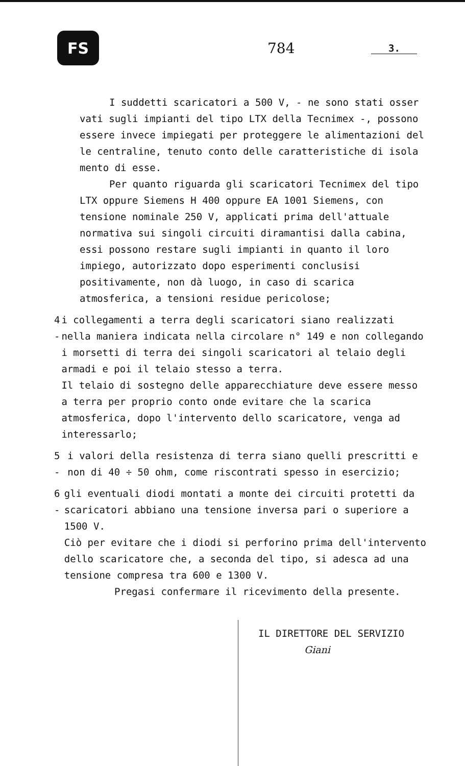FS
784
3.
I suddetti scaricatori a 500 V, - ne sono stati osser vati sugli impianti del tipo LTX della Tecnimex -, possono essere invece impiegati per proteggere le alimentazioni del le centraline, tenuto conto delle caratteristiche di isola mento di esse.
Per quanto riguarda gli scaricatori Tecnimex del tipo LTX oppure Siemens H 400 oppure EA 1001 Siemens, con tensione nominale 250 V, applicati prima dell'attuale normativa sui singoli circuiti diramantisi dalla cabina, essi possono restare sugli impianti in quanto il loro impiego, autorizzato dopo esperimenti conclusisi positivamente, non dà luogo, in caso di scarica atmosferica, a tensioni residue pericolose;
4 - i collegamenti a terra degli scaricatori siano realizzati nella maniera indicata nella circolare n° 149 e non collegando i morsetti di terra dei singoli scaricatori al telaio degli armadi e poi il telaio stesso a terra.
Il telaio di sostegno delle apparecchiature deve essere messo a terra per proprio conto onde evitare che la scarica atmosferica, dopo l'intervento dello scaricatore, venga ad interessarlo;
5 - i valori della resistenza di terra siano quelli prescritti e non di 40 ÷ 50 ohm, come riscontrati spesso in esercizio;
6 - gli eventuali diodi montati a monte dei circuiti protetti da scaricatori abbiano una tensione inversa pari o superiore a 1500 V.
Ciò per evitare che i diodi si perforino prima dell'intervento dello scaricatore che, a seconda del tipo, si adesca ad una tensione compresa tra 600 e 1300 V.
Pregasi confermare il ricevimento della presente.
IL DIRETTORE DEL SERVIZIO
Giani